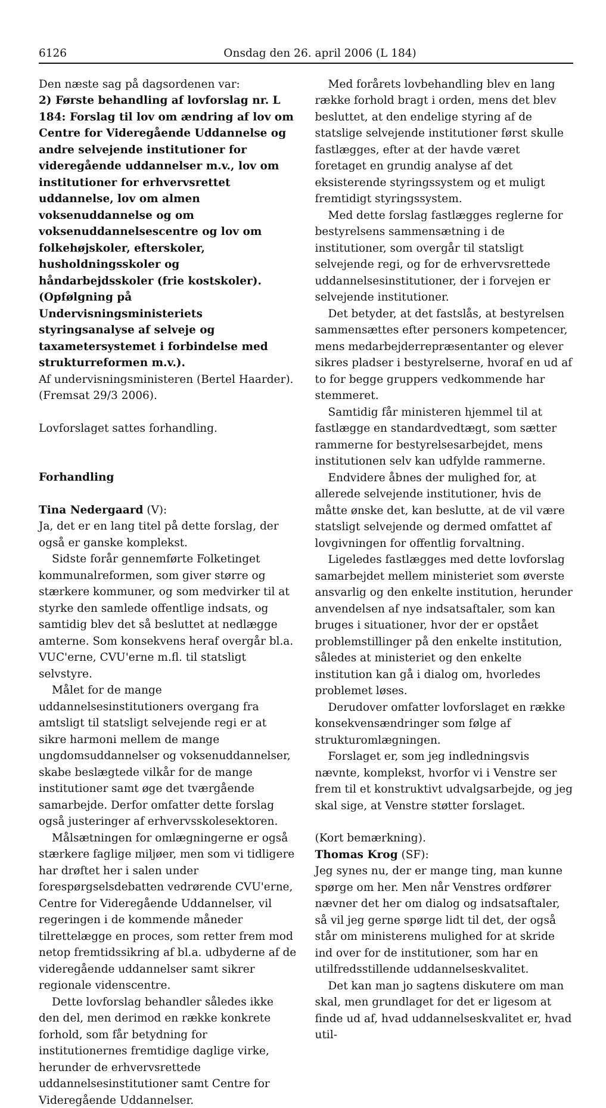6126 Onsdag den 26. april 2006 (L 184)
Den næste sag på dagsordenen var:
2) Første behandling af lovforslag nr. L 184: Forslag til lov om ændring af lov om Centre for Videregående Uddannelse og andre selvejende institutioner for videregående uddannelser m.v., lov om institutioner for erhvervsrettet uddannelse, lov om almen voksenuddannelse og om voksenuddannelsescentre og lov om folkehøjskoler, efterskoler, husholdningsskoler og håndarbejdsskoler (frie kostskoler). (Opfølgning på Undervisningsministeriets styringsanalyse af selveje og taxametersystemet i forbindelse med strukturreformen m.v.).
Af undervisningsministeren (Bertel Haarder).
(Fremsat 29/3 2006).
Lovforslaget sattes forhandling.
Forhandling
Tina Nedergaard (V):
Ja, det er en lang titel på dette forslag, der også er ganske komplekst.
Sidste forår gennemførte Folketinget kommunalreformen, som giver større og stærkere kommuner, og som medvirker til at styrke den samlede offentlige indsats, og samtidig blev det så besluttet at nedlægge amterne. Som konsekvens heraf overgår bl.a. VUC'erne, CVU'erne m.fl. til statsligt selvstyre.
Målet for de mange uddannelsesinstitutioners overgang fra amtsligt til statsligt selvejende regi er at sikre harmoni mellem de mange ungdomsuddannelser og voksenuddannelser, skabe beslægtede vilkår for de mange institutioner samt øge det tværgående samarbejde. Derfor omfatter dette forslag også justeringer af erhvervsskolesektoren.
Målsætningen for omlægningerne er også stærkere faglige miljøer, men som vi tidligere har drøftet her i salen under forespørgselsdebatten vedrørende CVU'erne, Centre for Videregående Uddannelser, vil regeringen i de kommende måneder tilrettelægge en proces, som retter frem mod netop fremtidssikring af bl.a. udbyderne af de videregående uddannelser samt sikrer regionale videnscentre.
Dette lovforslag behandler således ikke den del, men derimod en række konkrete forhold, som får betydning for institutionernes fremtidige daglige virke, herunder de erhvervsrettede uddannelsesinstitutioner samt Centre for Videregående Uddannelser.
Med forårets lovbehandling blev en lang række forhold bragt i orden, mens det blev besluttet, at den endelige styring af de statslige selvejende institutioner først skulle fastlægges, efter at der havde været foretaget en grundig analyse af det eksisterende styringssystem og et muligt fremtidigt styringssystem.
Med dette forslag fastlægges reglerne for bestyrelsens sammensætning i de institutioner, som overgår til statsligt selvejende regi, og for de erhvervsrettede uddannelsesinstitutioner, der i forvejen er selvejende institutioner.
Det betyder, at det fastslås, at bestyrelsen sammensættes efter personers kompetencer, mens medarbejderrepræsentanter og elever sikres pladser i bestyrelserne, hvoraf en ud af to for begge gruppers vedkommende har stemmeret.
Samtidig får ministeren hjemmel til at fastlægge en standardvedtægt, som sætter rammerne for bestyrelsesarbejdet, mens institutionen selv kan udfylde rammerne.
Endvidere åbnes der mulighed for, at allerede selvejende institutioner, hvis de måtte ønske det, kan beslutte, at de vil være statsligt selvejende og dermed omfattet af lovgivningen for offentlig forvaltning.
Ligeledes fastlægges med dette lovforslag samarbejdet mellem ministeriet som øverste ansvarlig og den enkelte institution, herunder anvendelsen af nye indsatsaftaler, som kan bruges i situationer, hvor der er opstået problemstillinger på den enkelte institution, således at ministeriet og den enkelte institution kan gå i dialog om, hvorledes problemet løses.
Derudover omfatter lovforslaget en række konsekvensændringer som følge af strukturomlægningen.
Forslaget er, som jeg indledningsvis nævnte, komplekst, hvorfor vi i Venstre ser frem til et konstruktivt udvalgsarbejde, og jeg skal sige, at Venstre støtter forslaget.
(Kort bemærkning).
Thomas Krog (SF):
Jeg synes nu, der er mange ting, man kunne spørge om her. Men når Venstres ordfører nævner det her om dialog og indsatsaftaler, så vil jeg gerne spørge lidt til det, der også står om ministerens mulighed for at skride ind over for de institutioner, som har en utilfredsstillende uddannelseskvalitet.
Det kan man jo sagtens diskutere om man skal, men grundlaget for det er ligesom at finde ud af, hvad uddannelseskvalitet er, hvad util-